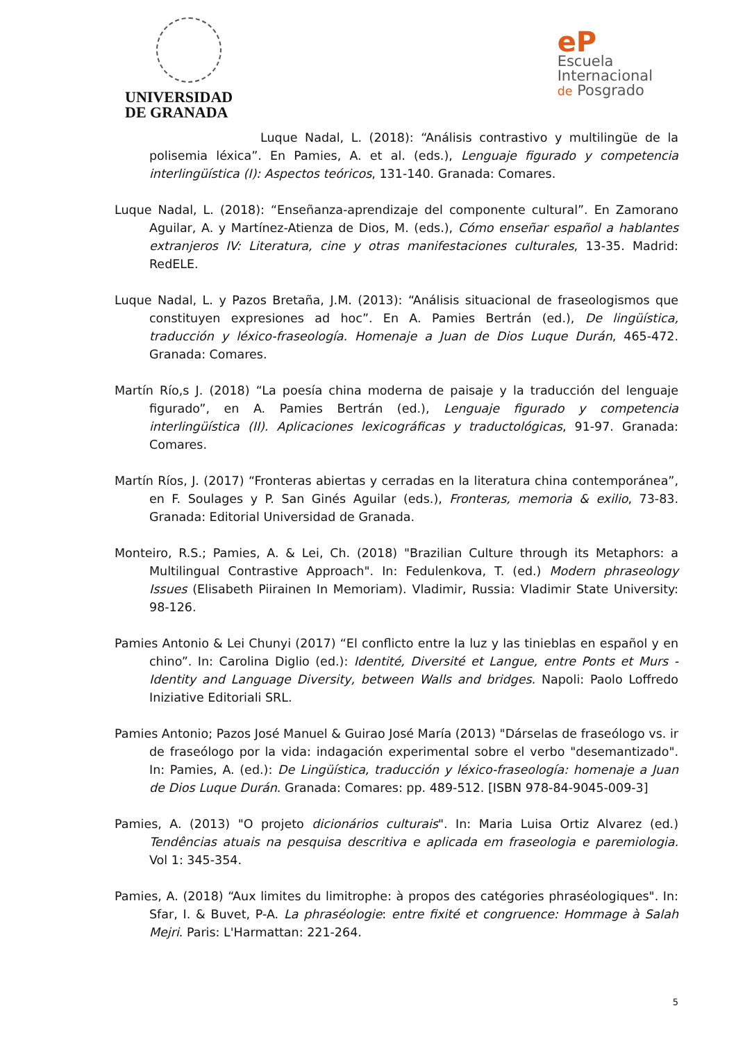UNIVERSIDAD
DE GRANADA
eP
Escuela
Internacional
de Posgrado
Luque Nadal, L. (2018): “Análisis contrastivo y multilingüe de la polisemia léxica”. En Pamies, A. et al. (eds.), Lenguaje figurado y competencia interlingüística (I): Aspectos teóricos, 131-140. Granada: Comares.
Luque Nadal, L. (2018): “Enseñanza-aprendizaje del componente cultural”. En Zamorano Aguilar, A. y Martínez-Atienza de Dios, M. (eds.), Cómo enseñar español a hablantes extranjeros IV: Literatura, cine y otras manifestaciones culturales, 13-35. Madrid: RedELE.
Luque Nadal, L. y Pazos Bretaña, J.M. (2013): “Análisis situacional de fraseologismos que constituyen expresiones ad hoc”. En A. Pamies Bertrán (ed.), De lingüística, traducción y léxico-fraseología. Homenaje a Juan de Dios Luque Durán, 465-472. Granada: Comares.
Martín Río,s J. (2018) “La poesía china moderna de paisaje y la traducción del lenguaje figurado”, en A. Pamies Bertrán (ed.), Lenguaje figurado y competencia interlingüística (II). Aplicaciones lexicográficas y traductológicas, 91-97. Granada: Comares.
Martín Ríos, J. (2017) “Fronteras abiertas y cerradas en la literatura china contemporánea”, en F. Soulages y P. San Ginés Aguilar (eds.), Fronteras, memoria & exilio, 73-83. Granada: Editorial Universidad de Granada.
Monteiro, R.S.; Pamies, A. & Lei, Ch. (2018) "Brazilian Culture through its Metaphors: a Multilingual Contrastive Approach". In: Fedulenkova, T. (ed.) Modern phraseology Issues (Elisabeth Piirainen In Memoriam). Vladimir, Russia: Vladimir State University: 98-126.
Pamies Antonio & Lei Chunyi (2017) “El conflicto entre la luz y las tinieblas en español y en chino”. In: Carolina Diglio (ed.): Identité, Diversité et Langue, entre Ponts et Murs - Identity and Language Diversity, between Walls and bridges. Napoli: Paolo Loffredo Iniziative Editoriali SRL.
Pamies Antonio; Pazos José Manuel & Guirao José María (2013) "Dárselas de fraseólogo vs. ir de fraseólogo por la vida: indagación experimental sobre el verbo "desemantizado". In: Pamies, A. (ed.): De Lingüística, traducción y léxico-fraseología: homenaje a Juan de Dios Luque Durán. Granada: Comares: pp. 489-512. [ISBN 978-84-9045-009-3]
Pamies, A. (2013) "O projeto dicionários culturais". In: Maria Luisa Ortiz Alvarez (ed.) Tendências atuais na pesquisa descritiva e aplicada em fraseologia e paremiologia. Vol 1: 345-354.
Pamies, A. (2018) “Aux limites du limitrophe: à propos des catégories phraséologiques". In: Sfar, I. & Buvet, P-A. La phraséologie: entre fixité et congruence: Hommage à Salah Mejri. Paris: L'Harmattan: 221-264.
5